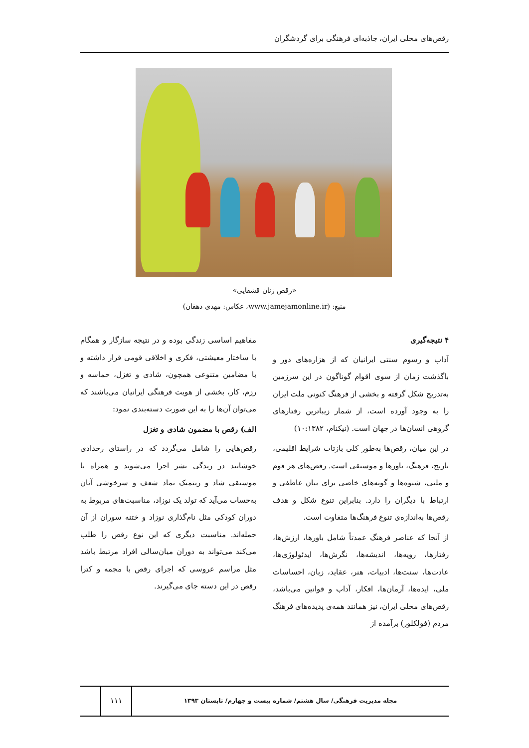رقص‌های محلی ایران، جاذبه‌ای فرهنگی برای گردشگران
«رقص زنان قشقایی»
منبع: (www.jamejamonline.ir، عکاس: مهدی دهقان)
۴ نتیجه‌گیری
آداب و رسوم سنتی ایرانیان که از هزاره‌های دور و باگذشت زمان از سوی اقوام گوناگون در این سرزمین به‌تدریج شکل گرفته و بخشی از فرهنگ کنونی ملت ایران را به وجود آورده است، از شمار زیباترین رفتارهای گروهی انسان‌ها در جهان است. (نیکنام، ۱۰:۱۳۸۲)
در این میان، رقص‌ها به‌طور کلی بازتاب شرایط اقلیمی، تاریخ، فرهنگ، باورها و موسیقی است. رقص‌های هر قوم و ملتی، شیوه‌ها و گونه‌های خاصی برای بیان عاطفی و ارتباط با دیگران را دارد. بنابراین تنوع شکل و هدف رقص‌ها به‌اندازه‌ی تنوع فرهنگ‌ها متفاوت است.
از آنجا که عناصر فرهنگ عمدتاً شامل باورها، ارزش‌ها، رفتارها، رویه‌ها، اندیشه‌ها، نگرش‌ها، ایدئولوژی‌ها، عادت‌ها، سنت‌ها، ادبیات، هنر، عقاید، زبان، احساسات ملی، ایده‌ها، آرمان‌ها، افکار، آداب و قوانین می‌باشد، رقص‌های محلی ایران، نیز همانند همه‌ی پدیده‌های فرهنگ مردم (فولکلور) برآمده از
مفاهیم اساسی زندگی بوده و در نتیجه سازگار و همگام با ساختار معیشتی، فکری و اخلاقی قومی قرار داشته و با مضامین متنوعی همچون، شادی و تغزل، حماسه و رزم، کار، بخشی از هویت فرهنگی ایرانیان می‌باشند که می‌توان آن‌ها را به این صورت دسته‌بندی نمود:
الف) رقص با مضمون شادی و تغزل
رقص‌هایی را شامل می‌گردد که در راستای رخدادی خوشایند در زندگی بشر اجرا می‌شوند و همراه با موسیقی شاد و ریتمیک نماد شعف و سرخوشی آنان به‌حساب می‌آید که تولد یک نوزاد، مناسبت‌های مربوط به دوران کودکی مثل نام‌گذاری نوزاد و ختنه سوران از آن جمله‌اند. مناسبت دیگری که این نوع رقص را طلب می‌کند می‌تواند به دوران میان‌سالی افراد مرتبط باشد مثل مراسم عروسی که اجرای رقص با مجمه و کترا رقص در این دسته جای می‌گیرند.
مجله مدیریت فرهنگی/ سال هشتم/ شماره بیست و چهارم/ تابستان ۱۳۹۳
۱۱۱